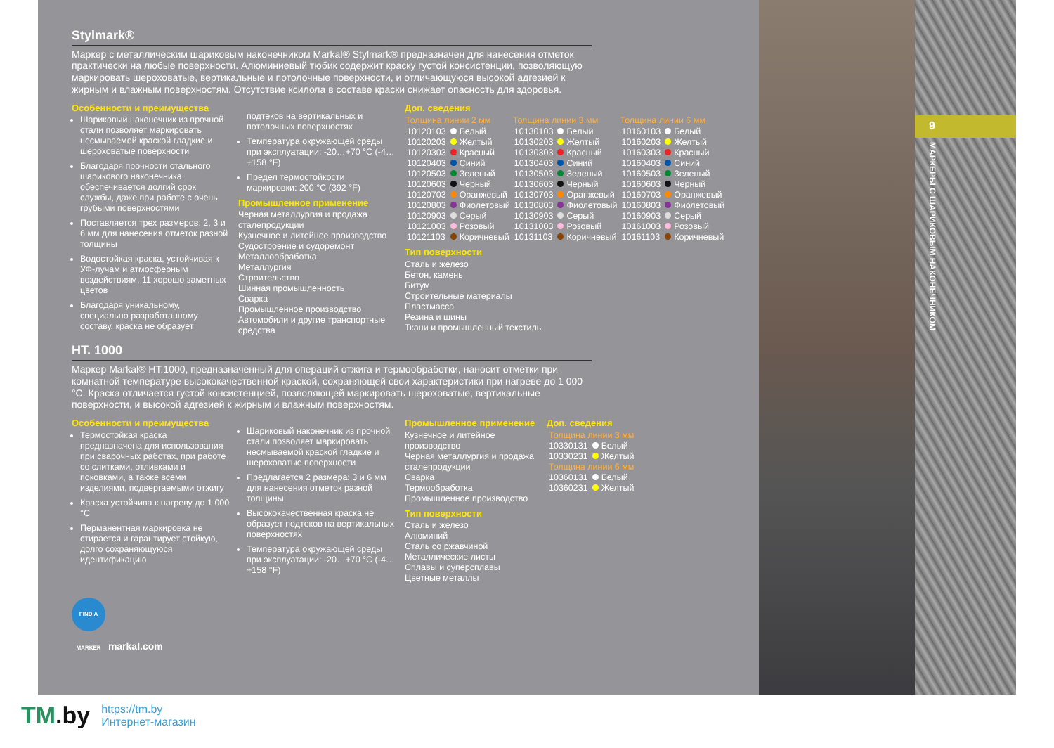Stylmark®
Маркер с металлическим шариковым наконечником Markal® Stylmark® предназначен для нанесения отметок практически на любые поверхности. Алюминиевый тюбик содержит краску густой консистенции, позволяющую маркировать шероховатые, вертикальные и потолочные поверхности, и отличающуюся высокой адгезией к жирным и влажным поверхностям. Отсутствие ксилола в составе краски снижает опасность для здоровья.
Особенности и преимущества
Шариковый наконечник из прочной стали позволяет маркировать несмываемой краской гладкие и шероховатые поверхности
Благодаря прочности стального шарикового наконечника обеспечивается долгий срок службы, даже при работе с очень грубыми поверхностями
Поставляется трех размеров: 2, 3 и 6 мм для нанесения отметок разной толщины
Водостойкая краска, устойчивая к УФ-лучам и атмосферным воздействиям, 11 хорошо заметных цветов
Благодаря уникальному, специально разработанному составу, краска не образует
подтеков на вертикальных и потолочных поверхностях
Температура окружающей среды при эксплуатации: -20…+70 °C (-4…+158 °F)
Предел термостойкости маркировки: 200 °C (392 °F)
Промышленное применение
Черная металлургия и продажа сталепродукции
Кузнечное и литейное производство
Судостроение и судоремонт
Металлообработка
Металлургия
Строительство
Шинная промышленность
Сварка
Промышленное производство
Автомобили и другие транспортные средства
Доп. сведения
| Толщина линии 2 мм | | Толщина линии 3 мм | | Толщина линии 6 мм | |
| --- | --- | --- | --- | --- | --- |
| 10120103 | Белый | 10130103 | Белый | 10160103 | Белый |
| 10120203 | Желтый | 10130203 | Желтый | 10160203 | Желтый |
| 10120303 | Красный | 10130303 | Красный | 10160303 | Красный |
| 10120403 | Синий | 10130403 | Синий | 10160403 | Синий |
| 10120503 | Зеленый | 10130503 | Зеленый | 10160503 | Зеленый |
| 10120603 | Черный | 10130603 | Черный | 10160603 | Черный |
| 10120703 | Оранжевый | 10130703 | Оранжевый | 10160703 | Оранжевый |
| 10120803 | Фиолетовый | 10130803 | Фиолетовый | 10160803 | Фиолетовый |
| 10120903 | Серый | 10130903 | Серый | 10160903 | Серый |
| 10121003 | Розовый | 10131003 | Розовый | 10161003 | Розовый |
| 10121103 | Коричневый | 10131103 | Коричневый | 10161103 | Коричневый |
Тип поверхности
Сталь и железо
Бетон, камень
Битум
Строительные материалы
Пластмасса
Резина и шины
Ткани и промышленный текстиль
HT. 1000
Маркер Markal® HT.1000, предназначенный для операций отжига и термообработки, наносит отметки при комнатной температуре высококачественной краской, сохраняющей свои характеристики при нагреве до 1 000 °C. Краска отличается густой консистенцией, позволяющей маркировать шероховатые, вертикальные поверхности, и высокой адгезией к жирным и влажным поверхностям.
Особенности и преимущества
Термостойкая краска предназначена для использования при сварочных работах, при работе со слитками, отливками и поковками, а также всеми изделиями, подвергаемыми отжигу
Краска устойчива к нагреву до 1 000 °C
Перманентная маркировка не стирается и гарантирует стойкую, долго сохраняющуюся идентификацию
Шариковый наконечник из прочной стали позволяет маркировать несмываемой краской гладкие и шероховатые поверхности
Предлагается 2 размера: 3 и 6 мм для нанесения отметок разной толщины
Высококачественная краска не образует подтеков на вертикальных поверхностях
Температура окружающей среды при эксплуатации: -20…+70 °C (-4…+158 °F)
Промышленное применение
Кузнечное и литейное производство
Черная металлургия и продажа сталепродукции
Сварка
Термообработка
Промышленное производство
Тип поверхности
Сталь и железо
Алюминий
Сталь со ржавчиной
Металлические листы
Сплавы и суперсплавы
Цветные металлы
Доп. сведения
| Толщина линии 3 мм | |
| 10330131 | Белый |
| 10330231 | Желтый |
| Толщина линии 6 мм | |
| 10360131 | Белый |
| 10360231 | Желтый |
FIND A MARKER markal.com
9
МАРКЕРЫ С ШАРИКОВЫМ НАКОНЕЧНИКОМ
TM.by https://tm.by
Интернет-магазин